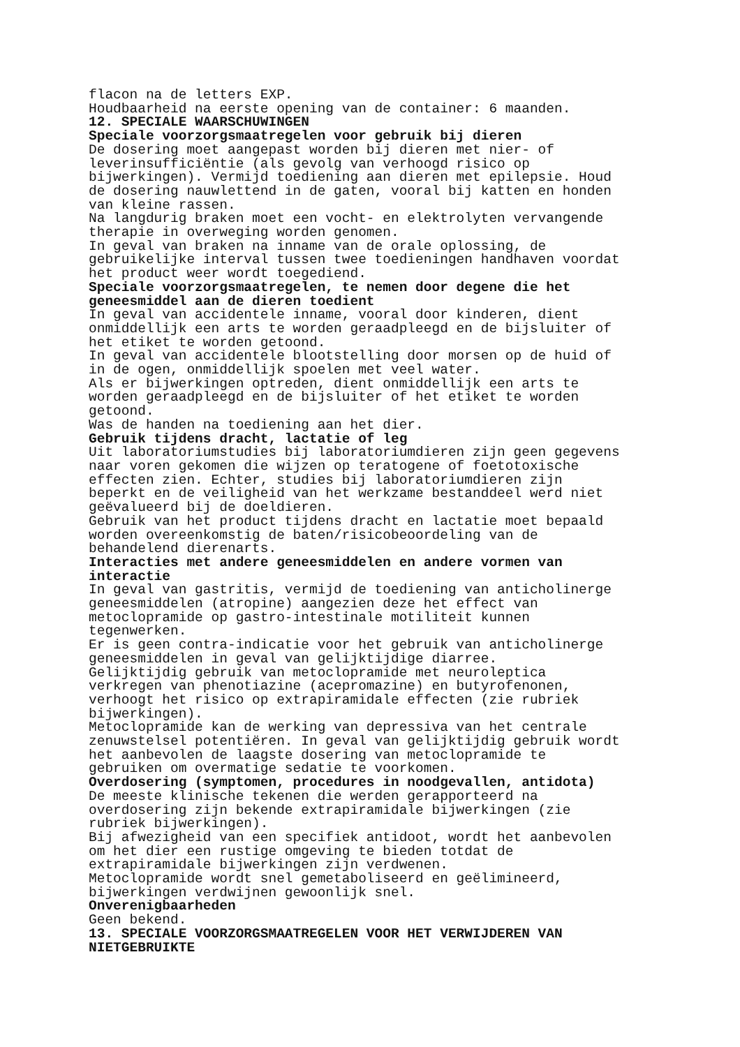flacon na de letters EXP. Houdbaarheid na eerste opening van de container: 6 maanden. 12. SPECIALE WAARSCHUWINGEN Speciale voorzorgsmaatregelen voor gebruik bij dieren De dosering moet aangepast worden bij dieren met nier- of leverinsufficiëntie (als gevolg van verhoogd risico op bijwerkingen). Vermijd toediening aan dieren met epilepsie. Houd de dosering nauwlettend in de gaten, vooral bij katten en honden van kleine rassen. Na langdurig braken moet een vocht- en elektrolyten vervangende therapie in overweging worden genomen. In geval van braken na inname van de orale oplossing, de gebruikelijke interval tussen twee toedieningen handhaven voordat het product weer wordt toegediend. Speciale voorzorgsmaatregelen, te nemen door degene die het geneesmiddel aan de dieren toedient In geval van accidentele inname, vooral door kinderen, dient onmiddellijk een arts te worden geraadpleegd en de bijsluiter of het etiket te worden getoond. In geval van accidentele blootstelling door morsen op de huid of in de ogen, onmiddellijk spoelen met veel water. Als er bijwerkingen optreden, dient onmiddellijk een arts te worden geraadpleegd en de bijsluiter of het etiket te worden getoond. Was de handen na toediening aan het dier. Gebruik tijdens dracht, lactatie of leg Uit laboratoriumstudies bij laboratoriumdieren zijn geen gegevens naar voren gekomen die wijzen op teratogene of foetotoxische effecten zien. Echter, studies bij laboratoriumdieren zijn beperkt en de veiligheid van het werkzame bestanddeel werd niet geëvalueerd bij de doeldieren. Gebruik van het product tijdens dracht en lactatie moet bepaald worden overeenkomstig de baten/risicobeoordeling van de behandelend dierenarts. Interacties met andere geneesmiddelen en andere vormen van interactie In geval van gastritis, vermijd de toediening van anticholinerge geneesmiddelen (atropine) aangezien deze het effect van metoclopramide op gastro-intestinale motiliteit kunnen tegenwerken. Er is geen contra-indicatie voor het gebruik van anticholinerge geneesmiddelen in geval van gelijktijdige diarree. Gelijktijdig gebruik van metoclopramide met neuroleptica verkregen van phenotiazine (acepromazine) en butyrofenonen, verhoogt het risico op extrapiramidale effecten (zie rubriek bijwerkingen). Metoclopramide kan de werking van depressiva van het centrale zenuwstelsel potentiëren. In geval van gelijktijdig gebruik wordt het aanbevolen de laagste dosering van metoclopramide te gebruiken om overmatige sedatie te voorkomen. Overdosering (symptomen, procedures in noodgevallen, antidota) De meeste klinische tekenen die werden gerapporteerd na overdosering zijn bekende extrapiramidale bijwerkingen (zie rubriek bijwerkingen). Bij afwezigheid van een specifiek antidoot, wordt het aanbevolen om het dier een rustige omgeving te bieden totdat de extrapiramidale bijwerkingen zijn verdwenen. Metoclopramide wordt snel gemetaboliseerd en geëlimineerd, bijwerkingen verdwijnen gewoonlijk snel. Onverenigbaarheden Geen bekend. 13. SPECIALE VOORZORGSMAATREGELEN VOOR HET VERWIJDEREN VAN NIETGEBRUIKTE